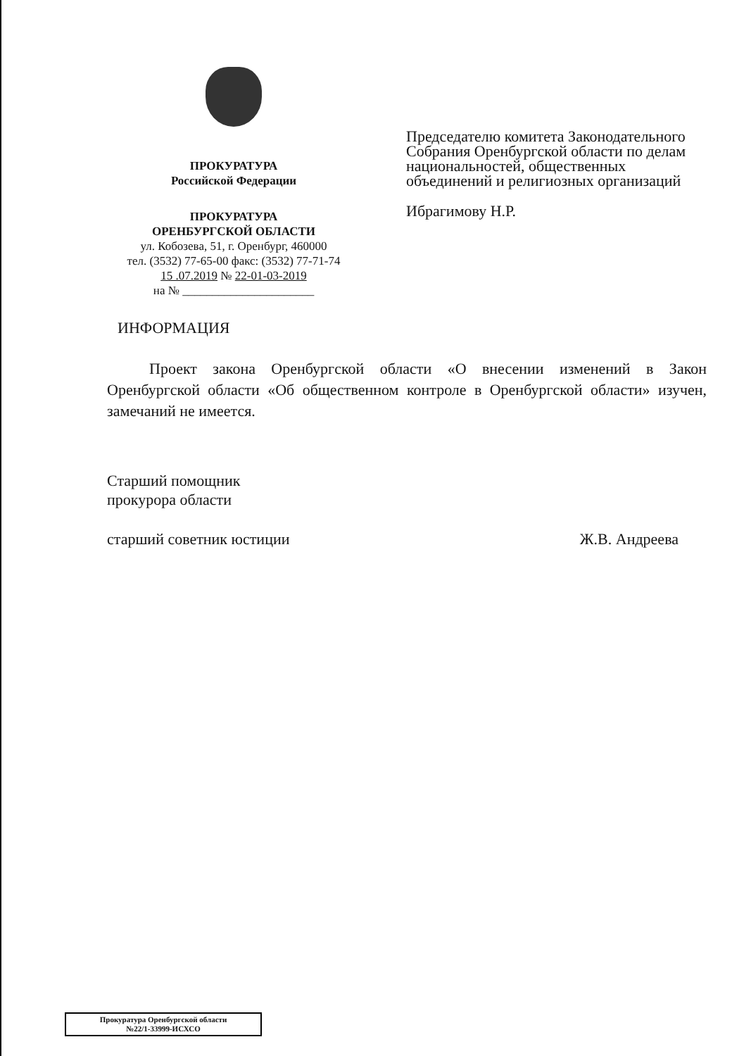ПРОКУРАТУРА
Российской Федерации
ПРОКУРАТУРА
ОРЕНБУРГСКОЙ ОБЛАСТИ
ул. Кобозева, 51, г. Оренбург, 460000
тел. (3532) 77-65-00 факс: (3532) 77-71-74
15 .07.2019 № 22-01-03-2019
на № ______________________
Председателю комитета Законодательного
Собрания Оренбургской области по делам
национальностей, общественных
объединений и религиозных организаций
Ибрагимову Н.Р.
ИНФОРМАЦИЯ
Проект закона Оренбургской области «О внесении изменений в Закон Оренбургской области «Об общественном контроле в Оренбургской области» изучен, замечаний не имеется.
Старший помощник
прокурора области
старший советник юстиции Ж.В. Андреева
Прокуратура Оренбургской области
№22/1-33999-ИСХСО